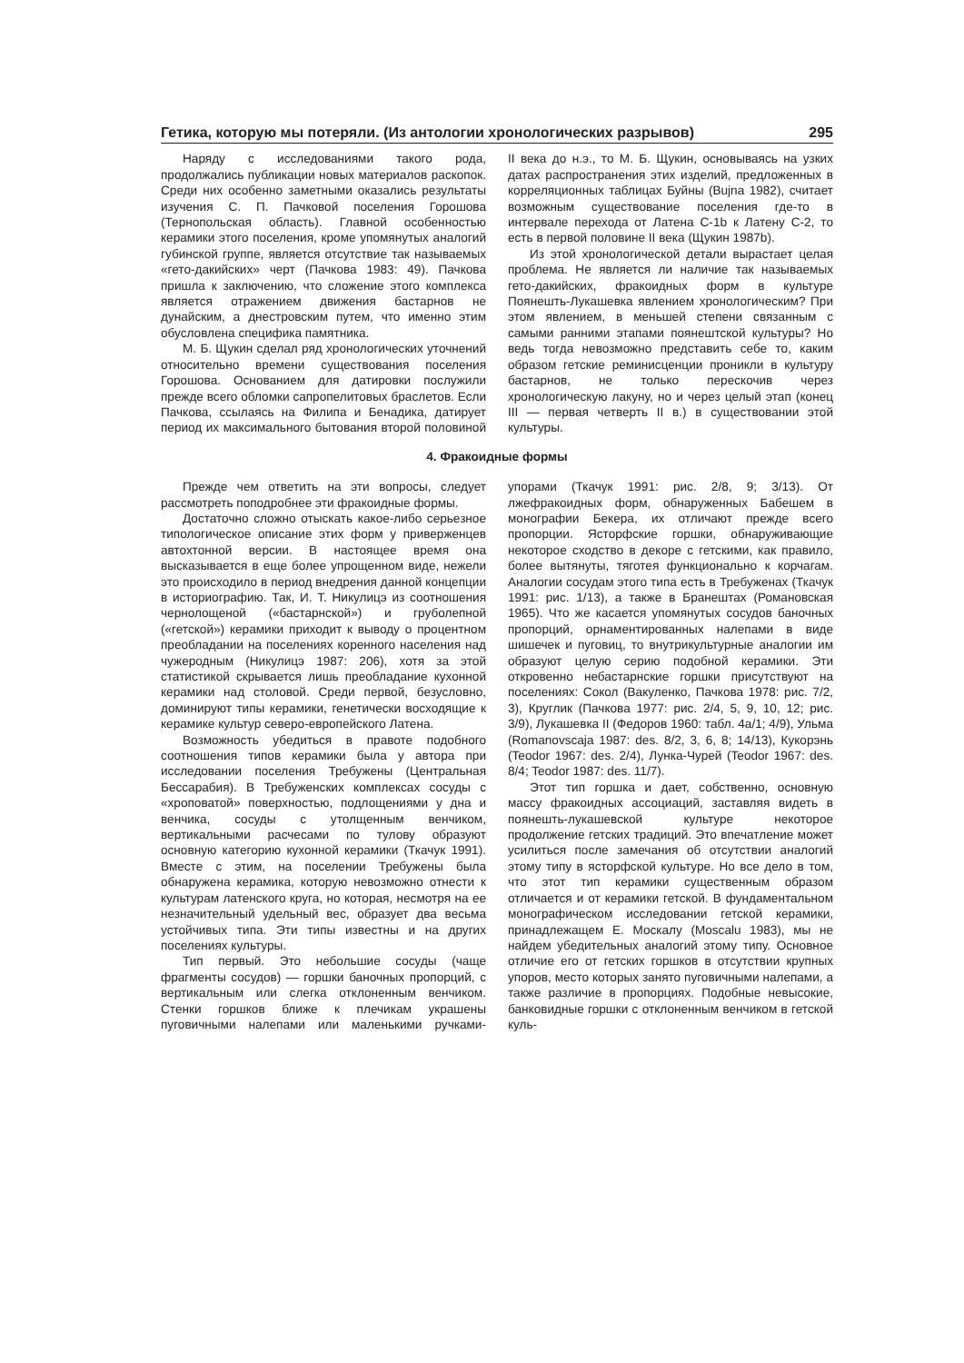Гетика, которую мы потеряли. (Из антологии хронологических разрывов) 295
Наряду с исследованиями такого рода, продолжались публикации новых материалов раскопок. Среди них особенно заметными оказались результаты изучения С. П. Пачковой поселения Горошова (Тернопольская область). Главной особенностью керамики этого поселения, кроме упомянутых аналогий губинской группе, является отсутствие так называемых «гето-дакийских» черт (Пачкова 1983: 49). Пачкова пришла к заключению, что сложение этого комплекса является отражением движения бастарнов не дунайским, а днестровским путем, что именно этим обусловлена специфика памятника.
М. Б. Щукин сделал ряд хронологических уточнений относительно времени существования поселения Горошова. Основанием для датировки послужили прежде всего обломки сапропелитовых браслетов. Если Пачкова, ссылаясь на Филипа и Бенадика, датирует период их максимального бытования второй половиной II века до н.э., то М. Б. Щукин, основываясь на узких датах распространения этих изделий, предложенных в корреляционных таблицах Буйны (Bujna 1982), считает возможным существование поселения где-то в интервале перехода от Латена С-1b к Латену С-2, то есть в первой половине II века (Щукин 1987b).
Из этой хронологической детали вырастает целая проблема. Не является ли наличие так называемых гето-дакийских, фракоидных форм в культуре Поянешть-Лукашевка явлением хронологическим? При этом явлением, в меньшей степени связанным с самыми ранними этапами поянештской культуры? Но ведь тогда невозможно представить себе то, каким образом гетские реминисценции проникли в культуру бастарнов, не только перескочив через хронологическую лакуну, но и через целый этап (конец III — первая четверть II в.) в существовании этой культуры.
4. Фракоидные формы
Прежде чем ответить на эти вопросы, следует рассмотреть поподробнее эти фракоидные формы.
Достаточно сложно отыскать какое-либо серьезное типологическое описание этих форм у приверженцев автохтонной версии. В настоящее время она высказывается в еще более упрощенном виде, нежели это происходило в период внедрения данной концепции в историографию. Так, И. Т. Никулицэ из соотношения чернолощеной («бастарнской») и груболепной («гетской») керамики приходит к выводу о процентном преобладании на поселениях коренного населения над чужеродным (Никулицэ 1987: 206), хотя за этой статистикой скрывается лишь преобладание кухонной керамики над столовой. Среди первой, безусловно, доминируют типы керамики, генетически восходящие к керамике культур северо-европейского Латена.
Возможность убедиться в правоте подобного соотношения типов керамики была у автора при исследовании поселения Требужены (Центральная Бессарабия). В Требуженских комплексах сосуды с «хроповатой» поверхностью, подлощениями у дна и венчика, сосуды с утолщенным венчиком, вертикальными расчесами по тулову образуют основную категорию кухонной керамики (Ткачук 1991). Вместе с этим, на поселении Требужены была обнаружена керамика, которую невозможно отнести к культурам латенского круга, но которая, несмотря на ее незначительный удельный вес, образует два весьма устойчивых типа. Эти типы известны и на других поселениях культуры.
Тип первый. Это небольшие сосуды (чаще фрагменты сосудов) — горшки баночных пропорций, с вертикальным или слегка отклоненным венчиком. Стенки горшков ближе к плечикам украшены пуговичными налепами или маленькими ручками-упорами (Ткачук 1991: рис. 2/8, 9; 3/13). От лжефракоидных форм, обнаруженных Бабешем в монографии Бекера, их отличают прежде всего пропорции. Ясторфские горшки, обнаруживающие некоторое сходство в декоре с гетскими, как правило, более вытянуты, тяготея функционально к корчагам. Аналогии сосудам этого типа есть в Требуженах (Ткачук 1991: рис. 1/13), а также в Бранештах (Романовская 1965). Что же касается упомянутых сосудов баночных пропорций, орнаментированных налепами в виде шишечек и пуговиц, то внутрикультурные аналогии им образуют целую серию подобной керамики. Эти откровенно небастарнские горшки присутствуют на поселениях: Сокол (Вакуленко, Пачкова 1978: рис. 7/2, 3), Круглик (Пачкова 1977: рис. 2/4, 5, 9, 10, 12; рис. 3/9), Лукашевка II (Федоров 1960: табл. 4а/1; 4/9), Ульма (Romanovscaja 1987: des. 8/2, 3, 6, 8; 14/13), Кукорэнь (Teodor 1967: des. 2/4), Лунка-Чурей (Teodor 1967: des. 8/4; Teodor 1987: des. 11/7).
Этот тип горшка и дает, собственно, основную массу фракоидных ассоциаций, заставляя видеть в поянешть-лукашевской культуре некоторое продолжение гетских традиций. Это впечатление может усилиться после замечания об отсутствии аналогий этому типу в ясторфской культуре. Но все дело в том, что этот тип керамики существенным образом отличается и от керамики гетской. В фундаментальном монографическом исследовании гетской керамики, принадлежащем Е. Москалу (Moscalu 1983), мы не найдем убедительных аналогий этому типу. Основное отличие его от гетских горшков в отсутствии крупных упоров, место которых занято пуговичными налепами, а также различие в пропорциях. Подобные невысокие, банковидные горшки с отклоненным венчиком в гетской куль-